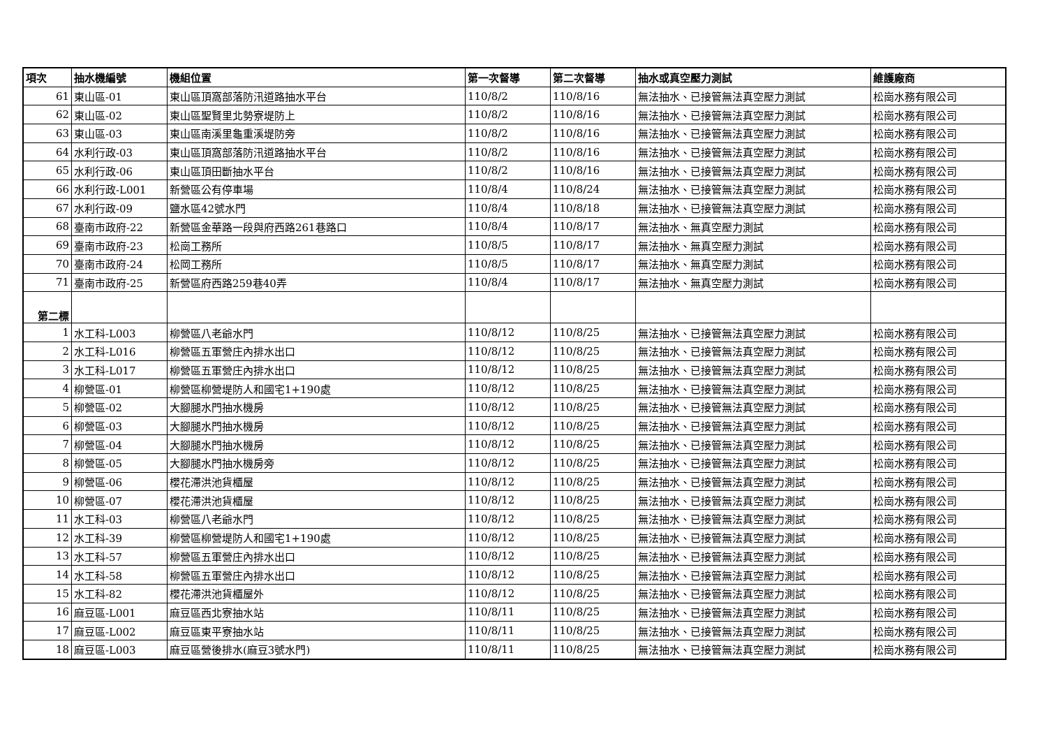| 項次 | 抽水機編號 | 機組位置 | 第一次督導 | 第二次督導 | 抽水或真空壓力測試 | 維護廠商 |
| --- | --- | --- | --- | --- | --- | --- |
| 61 | 東山區-01 | 東山區頂窩部落防汛道路抽水平台 | 110/8/2 | 110/8/16 | 無法抽水、已接管無法真空壓力測試 | 松崗水務有限公司 |
| 62 | 東山區-02 | 東山區聖賢里北勢寮堤防上 | 110/8/2 | 110/8/16 | 無法抽水、已接管無法真空壓力測試 | 松崗水務有限公司 |
| 63 | 東山區-03 | 東山區南溪里龜重溪堤防旁 | 110/8/2 | 110/8/16 | 無法抽水、已接管無法真空壓力測試 | 松崗水務有限公司 |
| 64 | 水利行政-03 | 東山區頂窩部落防汛道路抽水平台 | 110/8/2 | 110/8/16 | 無法抽水、已接管無法真空壓力測試 | 松崗水務有限公司 |
| 65 | 水利行政-06 | 東山區頂田斷抽水平台 | 110/8/2 | 110/8/16 | 無法抽水、已接管無法真空壓力測試 | 松崗水務有限公司 |
| 66 | 水利行政-L001 | 新營區公有停車場 | 110/8/4 | 110/8/24 | 無法抽水、已接管無法真空壓力測試 | 松崗水務有限公司 |
| 67 | 水利行政-09 | 鹽水區42號水門 | 110/8/4 | 110/8/18 | 無法抽水、已接管無法真空壓力測試 | 松崗水務有限公司 |
| 68 | 臺南市政府-22 | 新營區金華路一段與府西路261巷路口 | 110/8/4 | 110/8/17 | 無法抽水、無真空壓力測試 | 松崗水務有限公司 |
| 69 | 臺南市政府-23 | 松崗工務所 | 110/8/5 | 110/8/17 | 無法抽水、無真空壓力測試 | 松崗水務有限公司 |
| 70 | 臺南市政府-24 | 松岡工務所 | 110/8/5 | 110/8/17 | 無法抽水、無真空壓力測試 | 松崗水務有限公司 |
| 71 | 臺南市政府-25 | 新營區府西路259巷40弄 | 110/8/4 | 110/8/17 | 無法抽水、無真空壓力測試 | 松崗水務有限公司 |
| 第二標 | | | | | | |
| 1 | 水工科-L003 | 柳營區八老爺水門 | 110/8/12 | 110/8/25 | 無法抽水、已接管無法真空壓力測試 | 松崗水務有限公司 |
| 2 | 水工科-L016 | 柳營區五軍營庄內排水出口 | 110/8/12 | 110/8/25 | 無法抽水、已接管無法真空壓力測試 | 松崗水務有限公司 |
| 3 | 水工科-L017 | 柳營區五軍營庄內排水出口 | 110/8/12 | 110/8/25 | 無法抽水、已接管無法真空壓力測試 | 松崗水務有限公司 |
| 4 | 柳營區-01 | 柳營區柳營堤防人和國宅1+190處 | 110/8/12 | 110/8/25 | 無法抽水、已接管無法真空壓力測試 | 松崗水務有限公司 |
| 5 | 柳營區-02 | 大腳腿水門抽水機房 | 110/8/12 | 110/8/25 | 無法抽水、已接管無法真空壓力測試 | 松崗水務有限公司 |
| 6 | 柳營區-03 | 大腳腿水門抽水機房 | 110/8/12 | 110/8/25 | 無法抽水、已接管無法真空壓力測試 | 松崗水務有限公司 |
| 7 | 柳營區-04 | 大腳腿水門抽水機房 | 110/8/12 | 110/8/25 | 無法抽水、已接管無法真空壓力測試 | 松崗水務有限公司 |
| 8 | 柳營區-05 | 大腳腿水門抽水機房旁 | 110/8/12 | 110/8/25 | 無法抽水、已接管無法真空壓力測試 | 松崗水務有限公司 |
| 9 | 柳營區-06 | 櫻花滯洪池貨櫃屋 | 110/8/12 | 110/8/25 | 無法抽水、已接管無法真空壓力測試 | 松崗水務有限公司 |
| 10 | 柳營區-07 | 櫻花滯洪池貨櫃屋 | 110/8/12 | 110/8/25 | 無法抽水、已接管無法真空壓力測試 | 松崗水務有限公司 |
| 11 | 水工科-03 | 柳營區八老爺水門 | 110/8/12 | 110/8/25 | 無法抽水、已接管無法真空壓力測試 | 松崗水務有限公司 |
| 12 | 水工科-39 | 柳營區柳營堤防人和國宅1+190處 | 110/8/12 | 110/8/25 | 無法抽水、已接管無法真空壓力測試 | 松崗水務有限公司 |
| 13 | 水工科-57 | 柳營區五軍營庄內排水出口 | 110/8/12 | 110/8/25 | 無法抽水、已接管無法真空壓力測試 | 松崗水務有限公司 |
| 14 | 水工科-58 | 柳營區五軍營庄內排水出口 | 110/8/12 | 110/8/25 | 無法抽水、已接管無法真空壓力測試 | 松崗水務有限公司 |
| 15 | 水工科-82 | 櫻花滯洪池貨櫃屋外 | 110/8/12 | 110/8/25 | 無法抽水、已接管無法真空壓力測試 | 松崗水務有限公司 |
| 16 | 麻豆區-L001 | 麻豆區西北寮抽水站 | 110/8/11 | 110/8/25 | 無法抽水、已接管無法真空壓力測試 | 松崗水務有限公司 |
| 17 | 麻豆區-L002 | 麻豆區東平寮抽水站 | 110/8/11 | 110/8/25 | 無法抽水、已接管無法真空壓力測試 | 松崗水務有限公司 |
| 18 | 麻豆區-L003 | 麻豆區營後排水(麻豆3號水門) | 110/8/11 | 110/8/25 | 無法抽水、已接管無法真空壓力測試 | 松崗水務有限公司 |